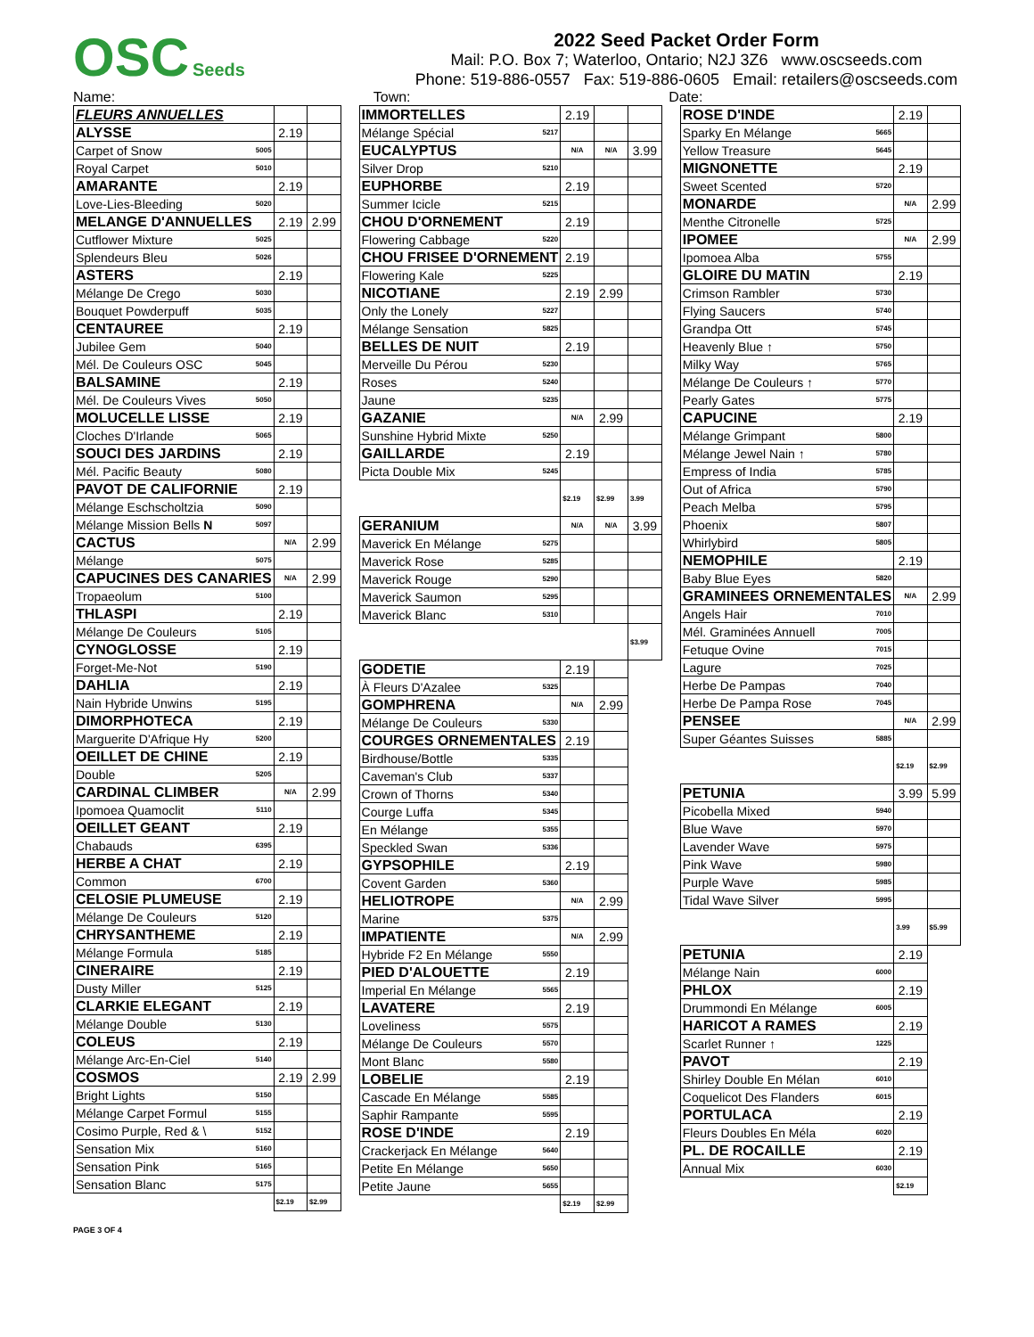OSC Seeds
2022 Seed Packet Order Form
Mail: P.O. Box 7; Waterloo, Ontario; N2J 3Z6 www.oscseeds.com
Phone: 519-886-0557 Fax: 519-886-0605 Email: retailers@oscseeds.com
Name: Town: Date:
| FLEURS ANNUELLES | | | |
| ALYSSE | | 2.19 | |
| Carpet of Snow | 5005 | | |
| Royal Carpet | 5010 | | |
| AMARANTE | | 2.19 | |
| Love-Lies-Bleeding | 5020 | | |
| MELANGE D'ANNUELLES | | 2.19 | 2.99 |
| Cutflower Mixture | 5025 | | |
| Splendeurs Bleu | 5026 | | |
| ASTERS | | 2.19 | |
| Mélange De Crego | 5030 | | |
| Bouquet Powderpuff | 5035 | | |
| CENTAUREE | | 2.19 | |
| Jubilee Gem | 5040 | | |
| Mél. De Couleurs OSC | 5045 | | |
| BALSAMINE | | 2.19 | |
| Mél. De Couleurs Vives | 5050 | | |
| MOLUCELLE LISSE | | 2.19 | |
| Cloches D'Irlande | 5065 | | |
| SOUCI DES JARDINS | | 2.19 | |
| Mél. Pacific Beauty | 5080 | | |
| PAVOT DE CALIFORNIE | | 2.19 | |
| Mélange Eschscholtzia | 5090 | | |
| Mélange Mission Bells N | 5097 | | |
| CACTUS | | N/A | 2.99 |
| Mélange | 5075 | | |
| CAPUCINES DES CANARIES | | N/A | 2.99 |
| Tropaeolum | 5100 | | |
| THLASPI | | 2.19 | |
| Mélange De Couleurs | 5105 | | |
| CYNOGLOSSE | | 2.19 | |
| Forget-Me-Not | 5190 | | |
| DAHLIA | | 2.19 | |
| Nain Hybride Unwins | 5195 | | |
| DIMORPHOTECA | | 2.19 | |
| Marguerite D'Afrique Hy | 5200 | | |
| OEILLET DE CHINE | | 2.19 | |
| Double | 5205 | | |
| CARDINAL CLIMBER | | N/A | 2.99 |
| Ipomoea Quamoclit | 5110 | | |
| OEILLET GEANT | | 2.19 | |
| Chabauds | 6395 | | |
| HERBE A CHAT | | 2.19 | |
| Common | 6700 | | |
| CELOSIE PLUMEUSE | | 2.19 | |
| Mélange De Couleurs | 5120 | | |
| CHRYSANTHEME | | 2.19 | |
| Mélange Formula | 5185 | | |
| CINERAIRE | | 2.19 | |
| Dusty Miller | 5125 | | |
| CLARKIE ELEGANT | | 2.19 | |
| Mélange Double | 5130 | | |
| COLEUS | | 2.19 | |
| Mélange Arc-En-Ciel | 5140 | | |
| COSMOS | | 2.19 | 2.99 |
| Bright Lights | 5150 | | |
| Mélange Carpet Formul | 5155 | | |
| Cosimo Purple, Red & \ | 5152 | | |
| Sensation Mix | 5160 | | |
| Sensation Pink | 5165 | | |
| Sensation Blanc | 5175 | | |
| | | $2.19 | $2.99 |
| IMMORTELLES | | 2.19 | | |
| Mélange Spécial | 5217 | | | |
| EUCALYPTUS | | N/A | N/A | 3.99 |
| Silver Drop | 5210 | | | |
| EUPHORBE | | 2.19 | | |
| Summer Icicle | 5215 | | | |
| CHOU D'ORNEMENT | | 2.19 | | |
| Flowering Cabbage | 5220 | | | |
| CHOU FRISEE D'ORNEMENT | | 2.19 | | |
| Flowering Kale | 5225 | | | |
| NICOTIANE | | 2.19 | 2.99 | |
| Only the Lonely | 5227 | | | |
| Mélange Sensation | 5825 | | | |
| BELLES DE NUIT | | 2.19 | | |
| Merveille Du Pérou | 5230 | | | |
| Roses | 5240 | | | |
| Jaune | 5235 | | | |
| GAZANIE | | N/A | 2.99 | |
| Sunshine Hybrid Mixte | 5250 | | | |
| GAILLARDE | | 2.19 | | |
| Picta Double Mix | 5245 | | | |
| | | $2.19 | $2.99 | 3.99 |
| GERANIUM | | N/A | N/A | 3.99 |
| Maverick En Mélange | 5275 | | | |
| Maverick Rose | 5285 | | | |
| Maverick Rouge | 5290 | | | |
| Maverick Saumon | 5295 | | | |
| Maverick Blanc | 5310 | | | |
| | | | | $3.99 |
| GODETIE | | 2.19 | | |
| À Fleurs D'Azalee | 5325 | | | |
| GOMPHRENA | | N/A | 2.99 | |
| Mélange De Couleurs | 5330 | | | |
| COURGES ORNEMENTALES | | 2.19 | | |
| Birdhouse/Bottle | 5335 | | | |
| Caveman's Club | 5337 | | | |
| Crown of Thorns | 5340 | | | |
| Courge Luffa | 5345 | | | |
| En Mélange | 5355 | | | |
| Speckled Swan | 5336 | | | |
| GYPSOPHILE | | 2.19 | | |
| Covent Garden | 5360 | | | |
| HELIOTROPE | | N/A | 2.99 | |
| Marine | 5375 | | | |
| IMPATIENTE | | N/A | 2.99 | |
| Hybride F2 En Mélange | 5550 | | | |
| PIED D'ALOUETTE | | 2.19 | | |
| Imperial En Mélange | 5565 | | | |
| LAVATERE | | 2.19 | | |
| Loveliness | 5575 | | | |
| Mélange De Couleurs | 5570 | | | |
| Mont Blanc | 5580 | | | |
| LOBELIE | | 2.19 | | |
| Cascade En Mélange | 5585 | | | |
| Saphir Rampante | 5595 | | | |
| ROSE D'INDE | | 2.19 | | |
| Crackerjack En Mélange | 5640 | | | |
| Petite En Mélange | 5650 | | | |
| Petite Jaune | 5655 | | | |
| | | $2.19 | $2.99 | |
| ROSE D'INDE | | 2.19 | |
| Sparky En Mélange | 5665 | | |
| Yellow Treasure | 5645 | | |
| MIGNONETTE | | 2.19 | |
| Sweet Scented | 5720 | | |
| MONARDE | | N/A | 2.99 |
| Menthe Citronelle | 5725 | | |
| IPOMEE | | N/A | 2.99 |
| Ipomoea Alba | 5755 | | |
| GLOIRE DU MATIN | | 2.19 | |
| Crimson Rambler | 5730 | | |
| Flying Saucers | 5740 | | |
| Grandpa Ott | 5745 | | |
| Heavenly Blue ↑ | 5750 | | |
| Milky Way | 5765 | | |
| Mélange De Couleurs ↑ | 5770 | | |
| Pearly Gates | 5775 | | |
| CAPUCINE | | 2.19 | |
| Mélange Grimpant | 5800 | | |
| Mélange Jewel Nain ↑ | 5780 | | |
| Empress of India | 5785 | | |
| Out of Africa | 5790 | | |
| Peach Melba | 5795 | | |
| Phoenix | 5807 | | |
| Whirlybird | 5805 | | |
| NEMOPHILE | | 2.19 | |
| Baby Blue Eyes | 5820 | | |
| GRAMINEES ORNEMENTALES | | N/A | 2.99 |
| Angels Hair | 7010 | | |
| Mél. Graminées Annuell | 7005 | | |
| Fetuque Ovine | 7015 | | |
| Lagure | 7025 | | |
| Herbe De Pampas | 7040 | | |
| Herbe De Pampa Rose | 7045 | | |
| PENSEE | | N/A | 2.99 |
| Super Géantes Suisses | 5885 | | |
| | | $2.19 | $2.99 |
| PETUNIA | | 3.99 | 5.99 |
| Picobella Mixed | 5940 | | |
| Blue Wave | 5970 | | |
| Lavender Wave | 5975 | | |
| Pink Wave | 5980 | | |
| Purple Wave | 5985 | | |
| Tidal Wave Silver | 5995 | | |
| | | 3.99 | $5.99 |
| PETUNIA | | 2.19 | |
| Mélange Nain | 6000 | | |
| PHLOX | | 2.19 | |
| Drummondi En Mélange | 6005 | | |
| HARICOT A RAMES | | 2.19 | |
| Scarlet Runner ↑ | 1225 | | |
| PAVOT | | 2.19 | |
| Shirley Double En Mélan | 6010 | | |
| Coquelicot Des Flanders | 6015 | | |
| PORTULACA | | 2.19 | |
| Fleurs Doubles En Méla | 6020 | | |
| PL. DE ROCAILLE | | 2.19 | |
| Annual Mix | 6030 | | |
| | | $2.19 | |
PAGE 3 OF 4